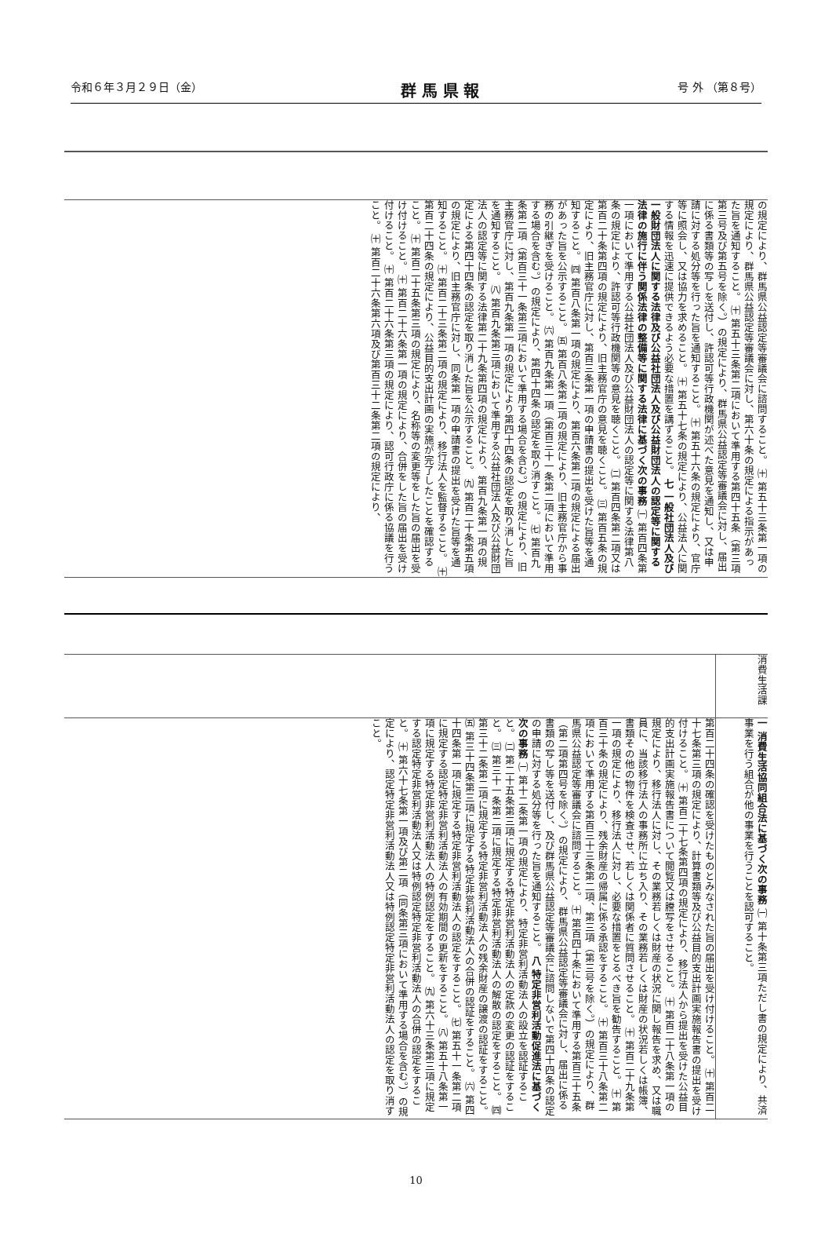令和６年３月２９日（金） 群 馬 県 報 号 外 （第８号）
の規定により、群馬県公益認定等審議会に諮問すること。 ㈩ 第五十三条第一項の規定により、群馬県公益認定等審議会に対し、第六十条の規定による指示があった旨を通知すること。 ㈩ 第五十三条第二項において準用する第四十五条（第三項第三号及び第五号を除く。）の規定により、群馬県公益認定等審議会に対し、届出に係る書類等の写しを送付し、許認可等行政機関が述べた意見を通知し、又は申請に対する処分等を行った旨を通知すること。 ㈩ 第五十六条の規定により、官庁等に照会し、又は協力を求めること。 ㈩ 第五十七条の規定により、公益法人に関する情報を迅速に提供できるよう必要な措置を講ずること。 七 一般社団法人及び一般財団法人に関する法律及び公益社団法人及び公益財団法人の認定等に関する法律の施行に伴う関係法律の整備等に関する法律に基づく次の事務 ㈠ 第百四条第一項において準用する公益社団法人及び公益財団法人の認定等に関する法律第八条の規定により、許認可等行政機関等の意見を聴くこと。 ㈡ 第百四条第二項又は第百二十条第四項の規定により、旧主務官庁の意見を聴くこと。 ㈢ 第百五条の規定により、旧主務官庁に対し、第百三条第一項の申請書の提出を受けた旨等を通知すること。 ㈣ 第百八条第一項の規定により、第百六条第二項の規定による届出があった旨を公示すること。 ㈤ 第百八条第二項の規定により、旧主務官庁から事務の引継ぎを受けること。 ㈥ 第百九条第一項（第百三十一条第二項において準用する場合を含む。）の規定により、第四十四条の認定を取り消すこと。 ㈦ 第百九条第二項（第百三十一条第三項において準用する場合を含む。）の規定により、旧主務官庁に対し、第百九条第一項の規定により第四十四条の認定を取り消した旨を通知すること。 ㈧ 第百九条第三項において準用する公益社団法人及び公益財団法人の認定等に関する法律第二十九条第四項の規定により、第百九条第一項の規定による第四十四条の認定を取り消した旨を公示すること。 ㈨ 第百二十条第五項の規定により、旧主務官庁に対し、同条第一項の申請書の提出を受けた旨等を通知すること。 ㈩ 第百二十三条第二項の規定により、移行法人を監督すること。 ㈩ 第百二十四条の規定により、公益目的支出計画の実施が完了したことを確認すること。 ㈩ 第百二十五条第三項の規定により、名称等の変更等をした旨の届出を受け付けること。 ㈩ 第百二十六条第一項の規定により、合併をした旨の届出を受け付けること。 ㈩ 第百二十六条第三項の規定により、認可行政庁に係る協議を行うこと。 ㈩ 第百二十六条第六項及び第百三十二条第二項の規定により、
消費生活課
一 消費生活協同組合法に基づく次の事務 ㈠ 第十条第三項ただし書の規定により、共済事業を行う組合が他の事業を行うことを認可すること。
第百二十四条の確認を受けたものとみなされた旨の届出を受け付けること。 ㈩ 第百二十七条第三項の規定により、計算書類等及び公益目的支出計画実施報告書の提出を受け付けること。 ㈩ 第百二十七条第四項の規定により、移行法人から提出を受けた公益目的支出計画実施報告書について閲覧又は謄写をさせること。 ㈩ 第百二十八条第一項の規定により、移行法人に対し、その業務若しくは財産の状況に関し報告を求め、又は職員に、当該移行法人の事務所に立ち入り、その業務若しくは財産の状況若しくは帳簿、書類その他の物件を検査させ、若しくは関係者に質問させること。 ㈩ 第百二十九条第一項の規定により、移行法人に対し、必要な措置をとるべき旨を勧告すること。 ㈩ 第百三十条の規定により、残余財産の帰属に係る承認をすること。 ㈩ 第百三十八条第二項において準用する第百三十三条第二項、第三項（第三号を除く。）の規定により、群馬県公益認定等審議会に諮問すること。 ㈩ 第百四十条において準用する第百三十五条（第二項第四号を除く。）の規定により、群馬県公益認定等審議会に対し、届出に係る書類の写し等を送付し、及び群馬県公益認定等審議会に諮問しないで第四十四条の認定の申請に対する処分等を行った旨を通知すること。 八 特定非営利活動促進法に基づく次の事務 ㈠ 第十二条第一項の規定により、特定非営利活動法人の設立を認証すること。 ㈡ 第二十五条第三項に規定する特定非営利活動法人の定款の変更の認証をすること。 ㈢ 第三十一条第二項に規定する特定非営利活動法人の解散の認定をすること。 ㈣ 第三十二条第二項に規定する特定非営利活動法人の残余財産の譲渡の認証をすること。 ㈤ 第三十四条第三項に規定する特定非営利活動法人の合併の認証をすること。 ㈥ 第四十四条第一項に規定する特定非営利活動法人の認定をすること。 ㈦ 第五十一条第二項に規定する認定特定非営利活動法人の有効期間の更新をすること。 ㈧ 第五十八条第一項に規定する特定非営利活動法人の特例認定をすること。 ㈨ 第六十三条第三項に規定する認定特定非営利活動法人又は特例認定特定非営利活動法人の合併の認定をすること。 ㈩ 第六十七条第一項及び第二項（同条第三項において準用する場合を含む。）の規定により、認定特定非営利活動法人又は特例認定特定非営利活動法人の認定を取り消すこと。
10